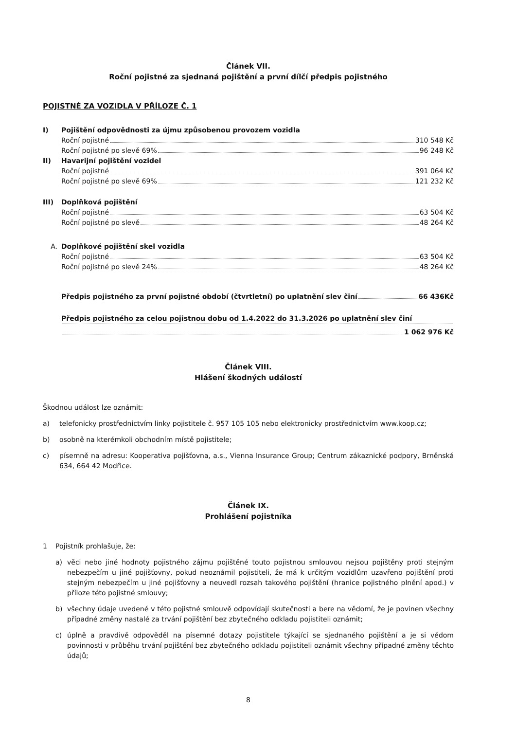Článek VII.
Roční pojistné za sjednaná pojištění a první dílčí předpis pojistného
POJISTNÉ ZA VOZIDLA V PŘÍLOZE Č. 1
I) Pojištění odpovědnosti za újmu způsobenou provozem vozidla
Roční pojistné 310 548 Kč
Roční pojistné po slevě 69% 96 248 Kč
II) Havarijní pojištění vozidel
Roční pojistné 391 064 Kč
Roční pojistné po slevě 69% 121 232 Kč
III) Doplňková pojištění
Roční pojistné 63 504 Kč
Roční pojistné po slevě 48 264 Kč
A. Doplňkové pojištění skel vozidla
Roční pojistné 63 504 Kč
Roční pojistné po slevě 24% 48 264 Kč
Předpis pojistného za první pojistné období (čtvrtletní) po uplatnění slev činí 66 436Kč
Předpis pojistného za celou pojistnou dobu od 1.4.2022 do 31.3.2026 po uplatnění slev činí
1 062 976 Kč
Článek VIII.
Hlášení škodných událostí
Škodnou událost lze oznámit:
a) telefonicky prostřednictvím linky pojistitele č. 957 105 105 nebo elektronicky prostřednictvím www.koop.cz;
b) osobně na kterémkoli obchodním místě pojistitele;
c) písemně na adresu: Kooperativa pojišťovna, a.s., Vienna Insurance Group; Centrum zákaznické podpory, Brněnská 634, 664 42 Modřice.
Článek IX.
Prohlášení pojistníka
1 Pojistník prohlašuje, že:
a) věci nebo jiné hodnoty pojistného zájmu pojištěné touto pojistnou smlouvou nejsou pojištěny proti stejným nebezpečím u jiné pojišťovny, pokud neoznámil pojistiteli, že má k určitým vozidlům uzavřeno pojištění proti stejným nebezpečím u jiné pojišťovny a neuvedl rozsah takového pojištění (hranice pojistného plnění apod.) v příloze této pojistné smlouvy;
b) všechny údaje uvedené v této pojistné smlouvě odpovídají skutečnosti a bere na vědomí, že je povinen všechny případné změny nastalé za trvání pojištění bez zbytečného odkladu pojistiteli oznámit;
c) úplně a pravdivě odpověděl na písemné dotazy pojistitele týkající se sjednaného pojištění a je si vědom povinnosti v průběhu trvání pojištění bez zbytečného odkladu pojistiteli oznámit všechny případné změny těchto údajů;
8